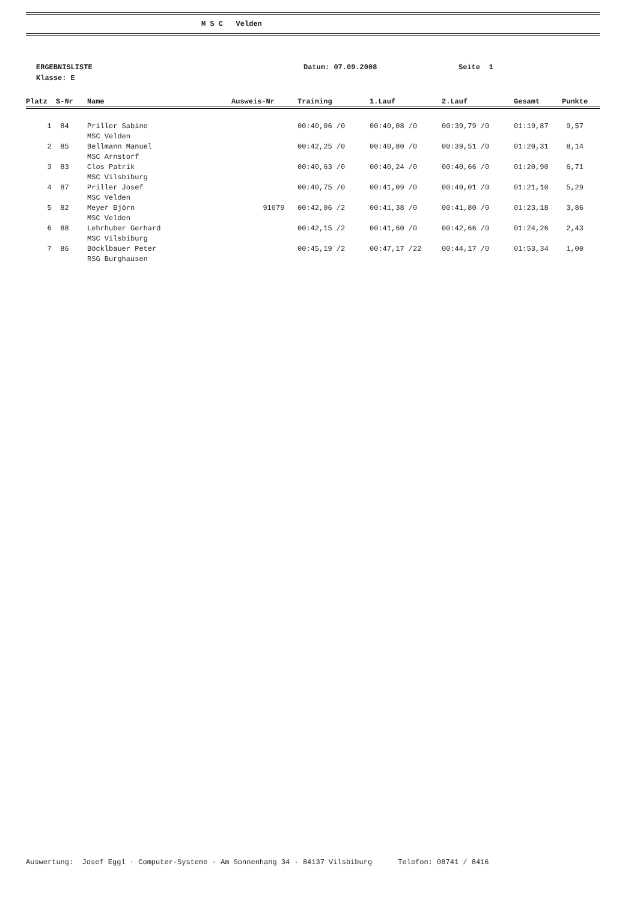M S C Velden
ERGEBNISLISTE Datum: 07.09.2008 Seite 1
Klasse: E
| Platz | S-Nr | Name | Ausweis-Nr | Training | 1.Lauf | 2.Lauf | Gesamt | Punkte |
| --- | --- | --- | --- | --- | --- | --- | --- | --- |
| 1 | 84 | Priller Sabine | | 00:40,06 /0 | 00:40,08 /0 | 00:39,79 /0 | 01:19,87 | 9,57 |
| | | MSC Velden | | | | | | |
| 2 | 85 | Bellmann Manuel | | 00:42,25 /0 | 00:40,80 /0 | 00:39,51 /0 | 01:20,31 | 8,14 |
| | | MSC Arnstorf | | | | | | |
| 3 | 83 | Clos Patrik | | 00:40,63 /0 | 00:40,24 /0 | 00:40,66 /0 | 01:20,90 | 6,71 |
| | | MSC Vilsbiburg | | | | | | |
| 4 | 87 | Priller Josef | | 00:40,75 /0 | 00:41,09 /0 | 00:40,01 /0 | 01:21,10 | 5,29 |
| | | MSC Velden | | | | | | |
| 5 | 82 | Meyer Björn | 91079 | 00:42,06 /2 | 00:41,38 /0 | 00:41,80 /0 | 01:23,18 | 3,86 |
| | | MSC Velden | | | | | | |
| 6 | 88 | Lehrhuber Gerhard | | 00:42,15 /2 | 00:41,60 /0 | 00:42,66 /0 | 01:24,26 | 2,43 |
| | | MSC Vilsbiburg | | | | | | |
| 7 | 86 | Böcklbauer Peter | | 00:45,19 /2 | 00:47,17 /22 | 00:44,17 /0 | 01:53,34 | 1,00 |
| | | RSG Burghausen | | | | | | |
Auswertung: Josef Eggl · Computer-Systeme · Am Sonnenhang 34 · 84137 Vilsbiburg Telefon: 08741 / 8416